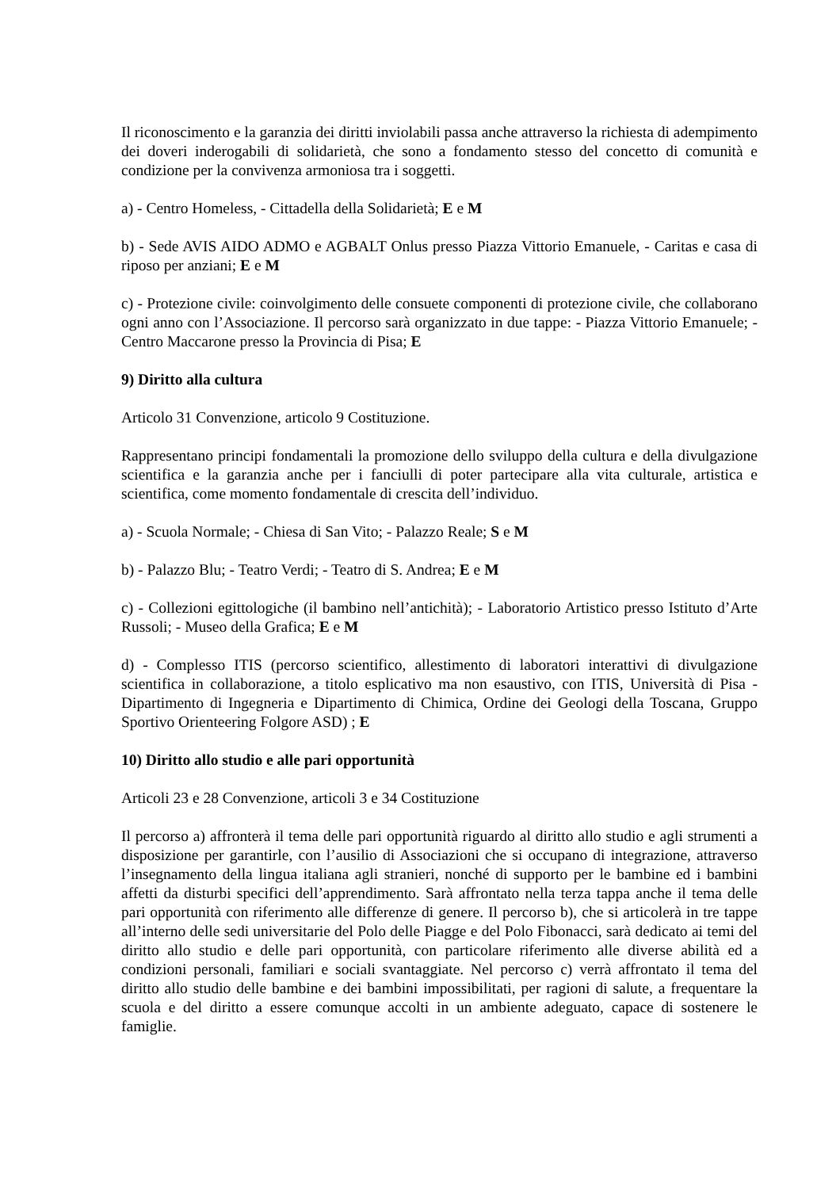Il riconoscimento e la garanzia dei diritti inviolabili passa anche attraverso la richiesta di adempimento dei doveri inderogabili di solidarietà, che sono a fondamento stesso del concetto di comunità e condizione per la convivenza armoniosa tra i soggetti.
a) - Centro Homeless, - Cittadella della Solidarietà; E e M
b) - Sede AVIS AIDO ADMO e AGBALT Onlus presso Piazza Vittorio Emanuele, - Caritas e casa di riposo per anziani; E e M
c) - Protezione civile: coinvolgimento delle consuete componenti di protezione civile, che collaborano ogni anno con l’Associazione. Il percorso sarà organizzato in due tappe: - Piazza Vittorio Emanuele; - Centro Maccarone presso la Provincia di Pisa; E
9) Diritto alla cultura
Articolo 31 Convenzione, articolo 9 Costituzione.
Rappresentano principi fondamentali la promozione dello sviluppo della cultura e della divulgazione scientifica e la garanzia anche per i fanciulli di poter partecipare alla vita culturale, artistica e scientifica, come momento fondamentale di crescita dell’individuo.
a) - Scuola Normale; - Chiesa di San Vito; - Palazzo Reale; S e M
b) - Palazzo Blu; - Teatro Verdi; - Teatro di S. Andrea; E e M
c) - Collezioni egittologiche (il bambino nell’antichità); - Laboratorio Artistico presso Istituto d’Arte Russoli; - Museo della Grafica; E e M
d) - Complesso ITIS (percorso scientifico, allestimento di laboratori interattivi di divulgazione scientifica in collaborazione, a titolo esplicativo ma non esaustivo, con ITIS, Università di Pisa - Dipartimento di Ingegneria e Dipartimento di Chimica, Ordine dei Geologi della Toscana, Gruppo Sportivo Orienteering Folgore ASD) ; E
10) Diritto allo studio e alle pari opportunità
Articoli 23 e 28 Convenzione, articoli 3 e 34 Costituzione
Il percorso a) affronterà il tema delle pari opportunità riguardo al diritto allo studio e agli strumenti a disposizione per garantirle, con l’ausilio di Associazioni che si occupano di integrazione, attraverso l’insegnamento della lingua italiana agli stranieri, nonché di supporto per le bambine ed i bambini affetti da disturbi specifici dell’apprendimento. Sarà affrontato nella terza tappa anche il tema delle pari opportunità con riferimento alle differenze di genere. Il percorso b), che si articolerà in tre tappe all’interno delle sedi universitarie del Polo delle Piagge e del Polo Fibonacci, sarà dedicato ai temi del diritto allo studio e delle pari opportunità, con particolare riferimento alle diverse abilità ed a condizioni personali, familiari e sociali svantaggiate. Nel percorso c) verrà affrontato il tema del diritto allo studio delle bambine e dei bambini impossibilitati, per ragioni di salute, a frequentare la scuola e del diritto a essere comunque accolti in un ambiente adeguato, capace di sostenere le famiglie.